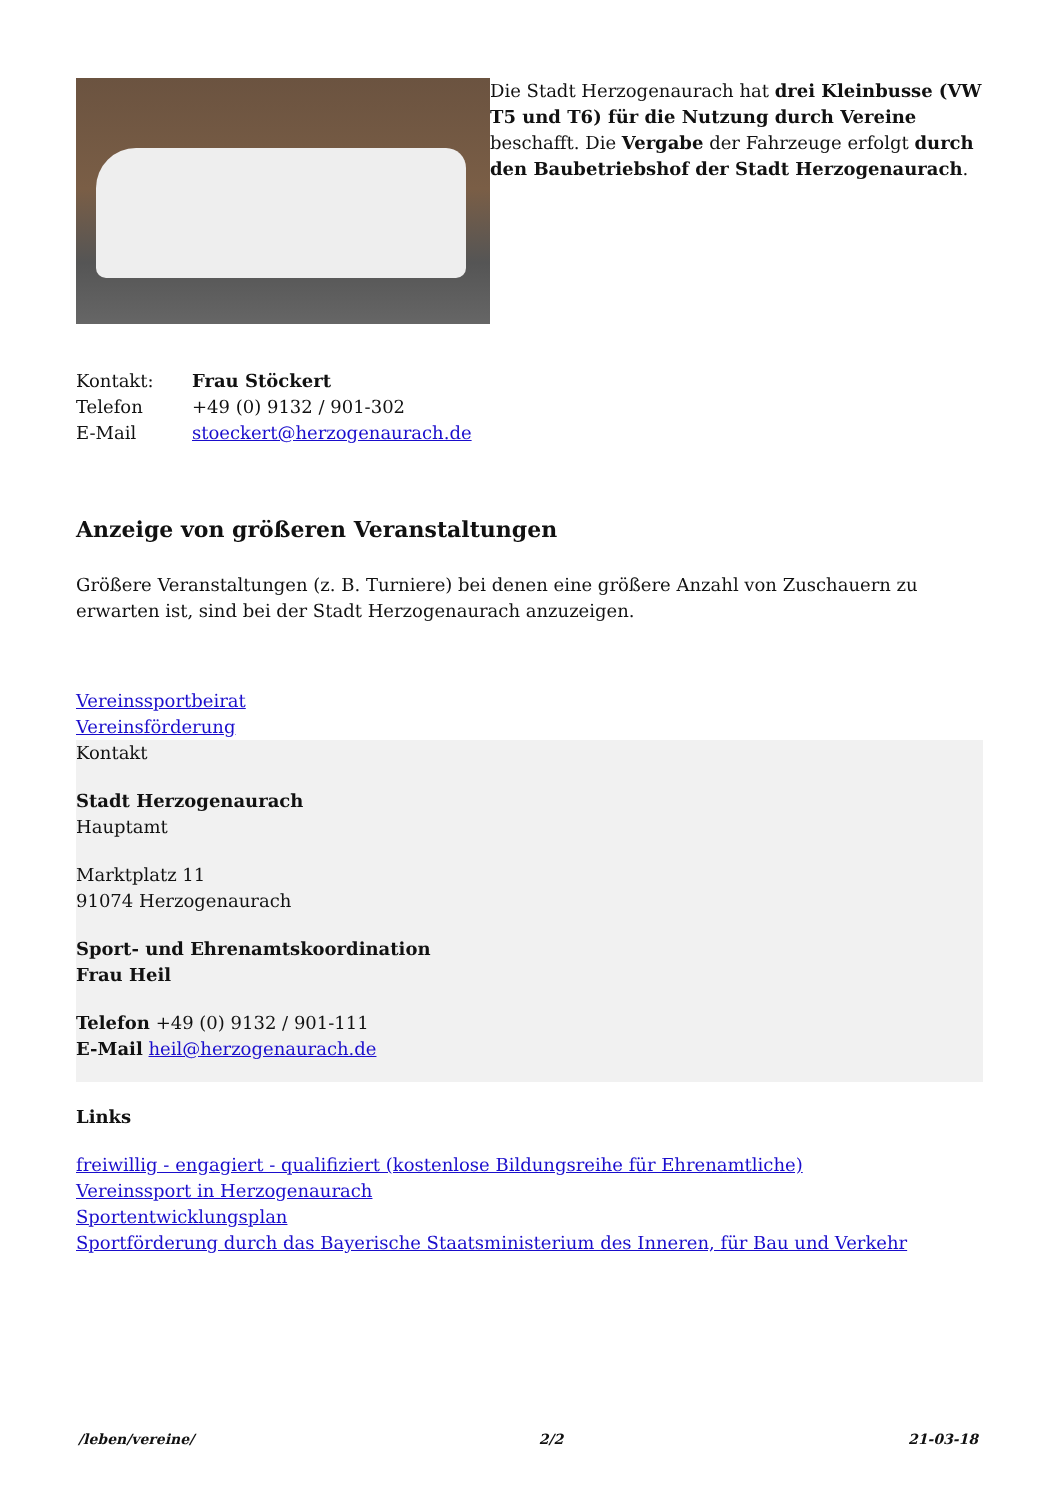Die Stadt Herzogenaurach hat drei Kleinbusse (VW T5 und T6) für die Nutzung durch Vereine beschafft. Die Vergabe der Fahrzeuge erfolgt durch den Baubetriebshof der Stadt Herzogenaurach.
Kontakt: Frau Stöckert
Telefon +49 (0) 9132 / 901-302
E-Mail stoeckert@herzogenaurach.de
Anzeige von größeren Veranstaltungen
Größere Veranstaltungen (z. B. Turniere) bei denen eine größere Anzahl von Zuschauern zu erwarten ist, sind bei der Stadt Herzogenaurach anzuzeigen.
Vereinssportbeirat
Vereinsförderung
Kontakt
Stadt Herzogenaurach
Hauptamt
Marktplatz 11
91074 Herzogenaurach
Sport- und Ehrenamtskoordination
Frau Heil
Telefon +49 (0) 9132 / 901-111
E-Mail heil@herzogenaurach.de
Links
freiwillig - engagiert - qualifiziert (kostenlose Bildungsreihe für Ehrenamtliche)
Vereinssport in Herzogenaurach
Sportentwicklungsplan
Sportförderung durch das Bayerische Staatsministerium des Inneren, für Bau und Verkehr
/leben/vereine/ 2/2 21-03-18